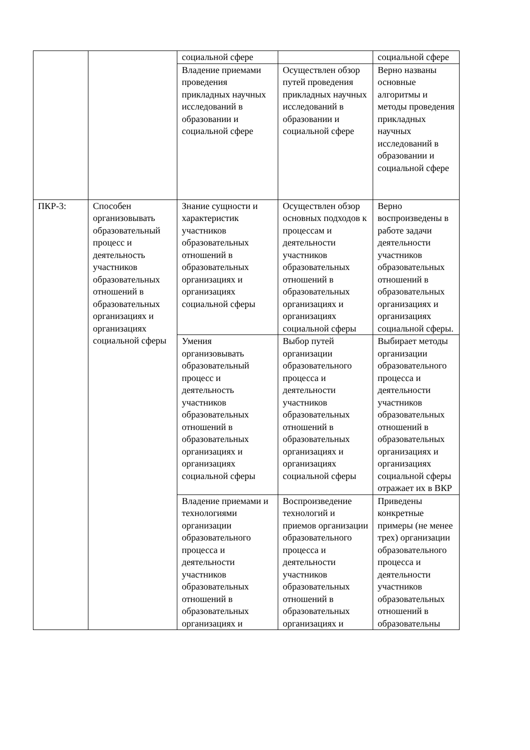| | | социальной сфере | | социальной сфере |
| | | Владение приемами проведения прикладных научных исследований в образовании и социальной сфере | Осуществлен обзор путей проведения прикладных научных исследований в образовании и социальной сфере | Верно названы основные алгоритмы и методы проведения прикладных научных исследований в образовании и социальной сфере |
| ПКР-3: | Способен организовывать образовательный процесс и деятельность участников образовательных отношений в образовательных организациях и организациях социальной сферы | Знание сущности и характеристик участников образовательных отношений в образовательных организациях и организациях социальной сферы | Осуществлен обзор основных подходов к процессам и деятельности участников образовательных отношений в образовательных организациях и организациях социальной сферы | Верно воспроизведены в работе задачи деятельности участников образовательных отношений в образовательных организациях и организациях социальной сферы. |
| | | Умения организовывать образовательный процесс и деятельность участников образовательных отношений в образовательных организациях и организациях социальной сферы | Выбор путей организации образовательного процесса и деятельности участников образовательных отношений в образовательных организациях и организациях социальной сферы | Выбирает методы организации образовательного процесса и деятельности участников образовательных отношений в образовательных организациях и организациях социальной сферы отражает их в ВКР |
| | | Владение приемами и технологиями организации образовательного процесса и деятельности участников образовательных отношений в образовательных организациях и | Воспроизведение технологий и приемов организации образовательного процесса и деятельности участников образовательных отношений в образовательных организациях и | Приведены конкретные примеры (не менее трех) организации образовательного процесса и деятельности участников образовательных отношений в образовательны |